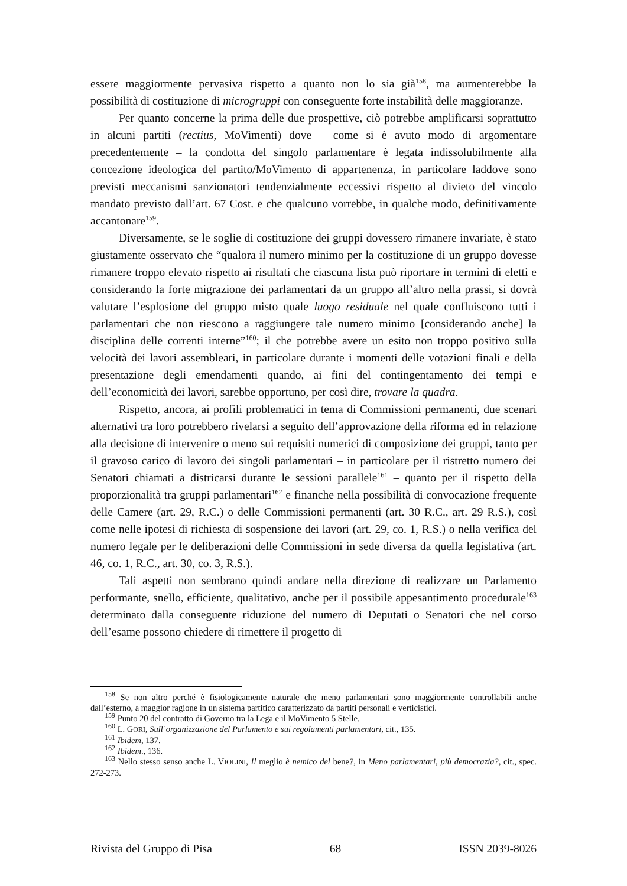essere maggiormente pervasiva rispetto a quanto non lo sia già<sup>158</sup>, ma aumenterebbe la possibilità di costituzione di microgruppi con conseguente forte instabilità delle maggioranze.
Per quanto concerne la prima delle due prospettive, ciò potrebbe amplificarsi soprattutto in alcuni partiti (rectius, MoVimenti) dove – come si è avuto modo di argomentare precedentemente – la condotta del singolo parlamentare è legata indissolubilmente alla concezione ideologica del partito/MoVimento di appartenenza, in particolare laddove sono previsti meccanismi sanzionatori tendenzialmente eccessivi rispetto al divieto del vincolo mandato previsto dall’art. 67 Cost. e che qualcuno vorrebbe, in qualche modo, definitivamente accantonare<sup>159</sup>.
Diversamente, se le soglie di costituzione dei gruppi dovessero rimanere invariate, è stato giustamente osservato che “qualora il numero minimo per la costituzione di un gruppo dovesse rimanere troppo elevato rispetto ai risultati che ciascuna lista può riportare in termini di eletti e considerando la forte migrazione dei parlamentari da un gruppo all’altro nella prassi, si dovrà valutare l’esplosione del gruppo misto quale luogo residuale nel quale confluiscono tutti i parlamentari che non riescono a raggiungere tale numero minimo [considerando anche] la disciplina delle correnti interne”<sup>160</sup>; il che potrebbe avere un esito non troppo positivo sulla velocità dei lavori assembleari, in particolare durante i momenti delle votazioni finali e della presentazione degli emendamenti quando, ai fini del contingentamento dei tempi e dell’economicità dei lavori, sarebbe opportuno, per così dire, trovare la quadra.
Rispetto, ancora, ai profili problematici in tema di Commissioni permanenti, due scenari alternativi tra loro potrebbero rivelarsi a seguito dell’approvazione della riforma ed in relazione alla decisione di intervenire o meno sui requisiti numerici di composizione dei gruppi, tanto per il gravoso carico di lavoro dei singoli parlamentari – in particolare per il ristretto numero dei Senatori chiamati a districarsi durante le sessioni parallele<sup>161</sup> – quanto per il rispetto della proporzionalità tra gruppi parlamentari<sup>162</sup> e finanche nella possibilità di convocazione frequente delle Camere (art. 29, R.C.) o delle Commissioni permanenti (art. 30 R.C., art. 29 R.S.), così come nelle ipotesi di richiesta di sospensione dei lavori (art. 29, co. 1, R.S.) o nella verifica del numero legale per le deliberazioni delle Commissioni in sede diversa da quella legislativa (art. 46, co. 1, R.C., art. 30, co. 3, R.S.).
Tali aspetti non sembrano quindi andare nella direzione di realizzare un Parlamento performante, snello, efficiente, qualitativo, anche per il possibile appesantimento procedurale<sup>163</sup> determinato dalla conseguente riduzione del numero di Deputati o Senatori che nel corso dell’esame possono chiedere di rimettere il progetto di
<sup>158</sup> Se non altro perché è fisiologicamente naturale che meno parlamentari sono maggiormente controllabili anche dall’esterno, a maggior ragione in un sistema partitico caratterizzato da partiti personali e verticistici.
<sup>159</sup> Punto 20 del contratto di Governo tra la Lega e il MoVimento 5 Stelle.
<sup>160</sup> L. GORI, Sull’organizzazione del Parlamento e sui regolamenti parlamentari, cit., 135.
<sup>161</sup> Ibidem, 137.
<sup>162</sup> Ibidem., 136.
<sup>163</sup> Nello stesso senso anche L. VIOLINI, Il meglio è nemico del bene?, in Meno parlamentari, più democrazia?, cit., spec. 272-273.
Rivista del Gruppo di Pisa 68 ISSN 2039-8026